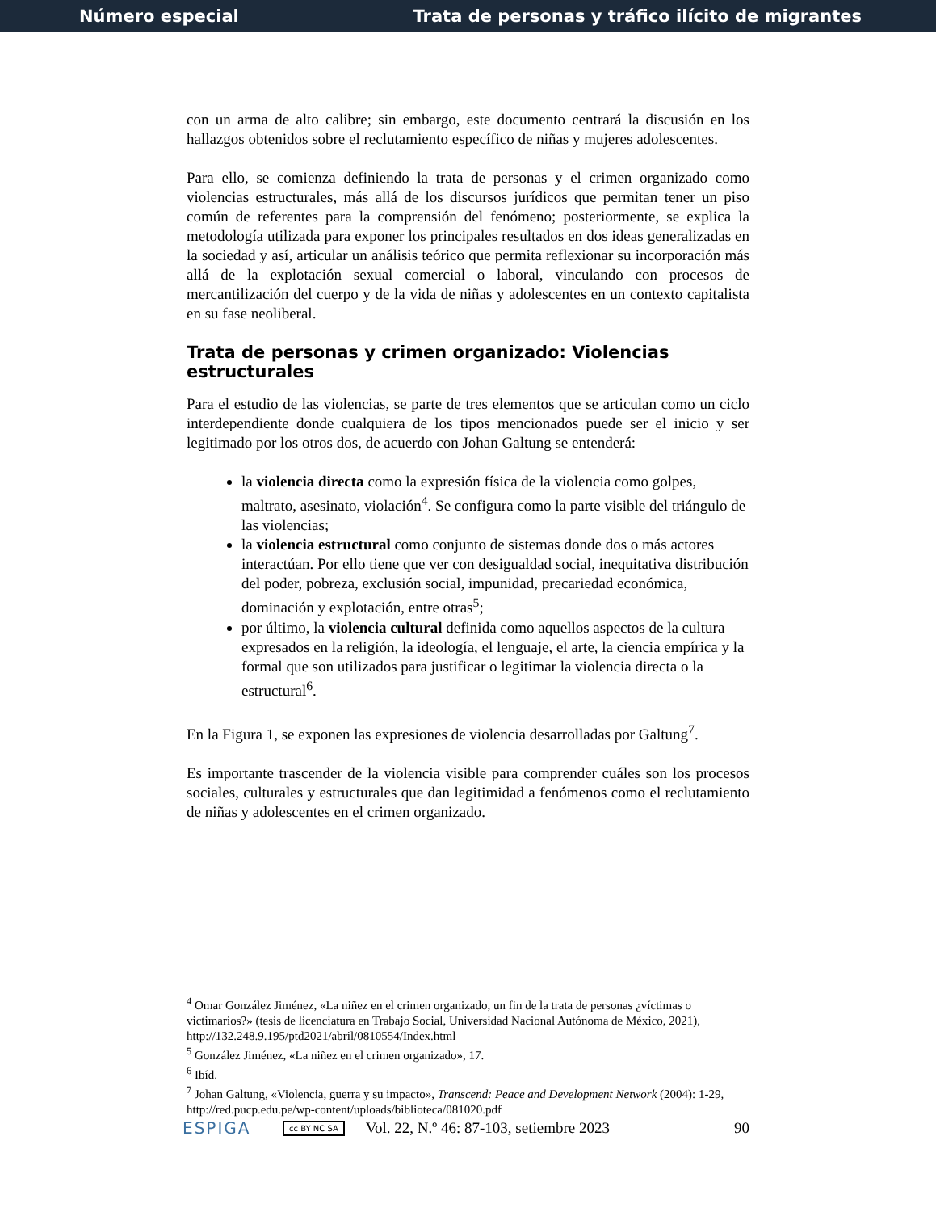Número especial Trata de personas y tráfico ilícito de migrantes
con un arma de alto calibre; sin embargo, este documento centrará la discusión en los hallazgos obtenidos sobre el reclutamiento específico de niñas y mujeres adolescentes.
Para ello, se comienza definiendo la trata de personas y el crimen organizado como violencias estructurales, más allá de los discursos jurídicos que permitan tener un piso común de referentes para la comprensión del fenómeno; posteriormente, se explica la metodología utilizada para exponer los principales resultados en dos ideas generalizadas en la sociedad y así, articular un análisis teórico que permita reflexionar su incorporación más allá de la explotación sexual comercial o laboral, vinculando con procesos de mercantilización del cuerpo y de la vida de niñas y adolescentes en un contexto capitalista en su fase neoliberal.
Trata de personas y crimen organizado: Violencias estructurales
Para el estudio de las violencias, se parte de tres elementos que se articulan como un ciclo interdependiente donde cualquiera de los tipos mencionados puede ser el inicio y ser legitimado por los otros dos, de acuerdo con Johan Galtung se entenderá:
la violencia directa como la expresión física de la violencia como golpes, maltrato, asesinato, violación<sup>4</sup>. Se configura como la parte visible del triángulo de las violencias;
la violencia estructural como conjunto de sistemas donde dos o más actores interactúan. Por ello tiene que ver con desigualdad social, inequitativa distribución del poder, pobreza, exclusión social, impunidad, precariedad económica, dominación y explotación, entre otras<sup>5</sup>;
por último, la violencia cultural definida como aquellos aspectos de la cultura expresados en la religión, la ideología, el lenguaje, el arte, la ciencia empírica y la formal que son utilizados para justificar o legitimar la violencia directa o la estructural<sup>6</sup>.
En la Figura 1, se exponen las expresiones de violencia desarrolladas por Galtung<sup>7</sup>.
Es importante trascender de la violencia visible para comprender cuáles son los procesos sociales, culturales y estructurales que dan legitimidad a fenómenos como el reclutamiento de niñas y adolescentes en el crimen organizado.
<sup>4</sup> Omar González Jiménez, «La niñez en el crimen organizado, un fin de la trata de personas ¿víctimas o victimarios?» (tesis de licenciatura en Trabajo Social, Universidad Nacional Autónoma de México, 2021), http://132.248.9.195/ptd2021/abril/0810554/Index.html
<sup>5</sup> González Jiménez, «La niñez en el crimen organizado», 17.
<sup>6</sup> Ibíd.
<sup>7</sup> Johan Galtung, «Violencia, guerra y su impacto», Transcend: Peace and Development Network (2004): 1-29, http://red.pucp.edu.pe/wp-content/uploads/biblioteca/081020.pdf
ESPIGA cc BY NC SA Vol. 22, N.º 46: 87-103, setiembre 2023 90